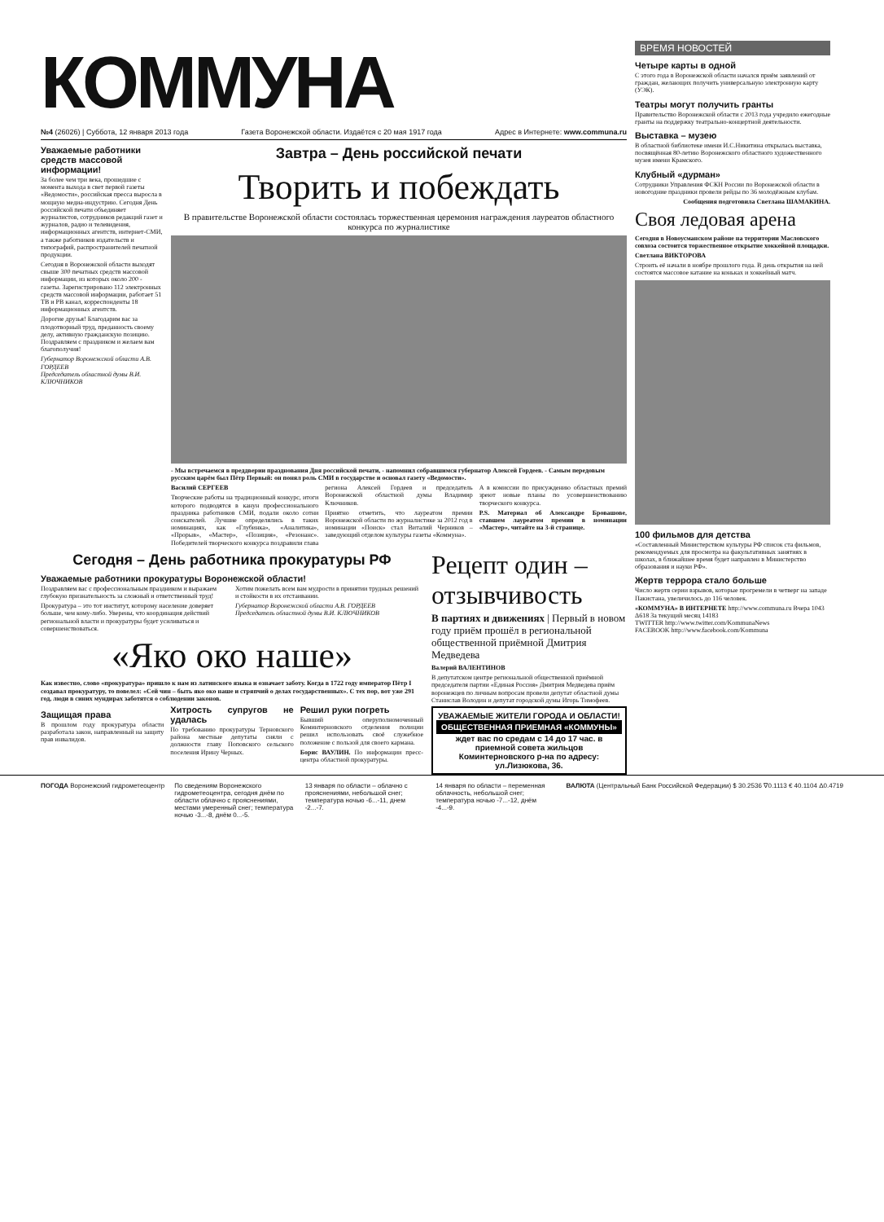КОММУНА
№4 (26026) | Суббота, 12 января 2013 года Газета Воронежской области. Издаётся с 20 мая 1917 года Адрес в Интернете: www.communa.ru
Уважаемые работники средств массовой информации!
За более чем три века, прошедшие с момента выхода в свет первой газеты «Ведомости», российская пресса выросла в мощную медиа-индустрию. Сегодня День российской печати объединяет журналистов, сотрудников редакций газет и журналов, радио и телевидения, информационных агентств, интернет-СМИ, а также работников издательств и типографий, распространителей печатной продукции.
Сегодня в Воронежской области выходят свыше 300 печатных средств массовой информации, из которых около 200 - газеты. Зарегистрировано 112 электронных средств массовой информации, работает 51 ТВ и РВ канал, корреспонденты 18 информационных агентств.
Дорогие друзья! Благодарим вас за плодотворный труд, преданность своему делу, активную гражданскую позицию. Поздравляем с праздником и желаем вам благополучия!
Губернатор Воронежской области А.В. ГОРДЕЕВ
Председатель областной думы В.И. КЛЮЧНИКОВ
Завтра – День российской печати
Творить и побеждать
В правительстве Воронежской области состоялась торжественная церемония награждения лауреатов областного конкурса по журналистике
- Мы встречаемся в преддверии празднования Дня российской печати, - напомнил собравшимся губернатор Алексей Гордеев. - Самым передовым русским царём был Пётр Первый: он понял роль СМИ в государстве и основал газету «Ведомости».
Василий СЕРГЕЕВ
Творческие работы на традиционный конкурс, итоги которого подводятся в канун профессионального праздника работников СМИ, подали около сотни соискателей. Лучшие определялись в таких номинациях, как «Глубинка», «Аналитика», «Прорыв», «Мастер», «Позиция», «Резонанс». Победителей творческого конкурса поздравили глава региона Алексей Гордеев и председатель Воронежской областной думы Владимир Ключников.
Приятно отметить, что лауреатом премии Воронежской области по журналистике за 2012 год в номинации «Поиск» стал Виталий Черников – заведующий отделом культуры газеты «Коммуна».
А в комиссии по присуждению областных премий зреют новые планы по усовершенствованию творческого конкурса.
P.S. Материал об Александре Бровашове, ставшем лауреатом премии в номинации «Мастер», читайте на 3-й странице.
Сегодня – День работника прокуратуры РФ
Уважаемые работники прокуратуры Воронежской области!
Поздравляем вас с профессиональным праздником и выражаем глубокую признательность за сложный и ответственный труд!
Прокуратура – это тот институт, которому население доверяет больше, чем кому-либо. Уверены, что координация действий региональной власти и прокуратуры будет усиливаться и совершенствоваться.
Хотим пожелать всем вам мудрости в принятии трудных решений и стойкости в их отстаивании.
Губернатор Воронежской области А.В. ГОРДЕЕВ
Председатель областной думы В.И. КЛЮЧНИКОВ
«Яко око наше»
Как известно, слово «прокуратура» пришло к нам из латинского языка и означает заботу. Когда в 1722 году император Пётр I создавал прокуратуру, то повелел: «Сей чин – быть яко око наше и стряпчий о делах государственных». С тех пор, вот уже 291 год, люди в синих мундирах заботятся о соблюдении законов.
Защищая права
В прошлом году прокуратура области разработала закон, направленный на защиту прав инвалидов.
Хитрость супругов не удалась
По требованию прокуратуры Терновского района местные депутаты сняли с должности главу Поповского сельского поселения Ирину Черных.
Решил руки погреть
Бывший оперуполномоченный Коминтерновского отделения полиции решил использовать своё служебное положение с пользой для своего кармана.
Борис ВАУЛИН. По информации пресс-центра областной прокуратуры.
Рецепт один – отзывчивость
В партиях и движениях | Первый в новом году приём прошёл в региональной общественной приёмной Дмитрия Медведева
Валерий ВАЛЕНТИНОВ
В депутатском центре региональной общественной приёмной председателя партии «Единая Россия» Дмитрия Медведева приём воронежцев по личным вопросам провели депутат областной думы Станислав Володин и депутат городской думы Игорь Тимофеев.
УВАЖАЕМЫЕ ЖИТЕЛИ ГОРОДА И ОБЛАСТИ!
ОБЩЕСТВЕННАЯ ПРИЕМНАЯ «КОММУНЫ»
ждет вас по средам с 14 до 17 час. в приемной совета жильцов Коминтерновского р-на по адресу: ул.Лизюкова, 36.
ВРЕМЯ НОВОСТЕЙ
Четыре карты в одной
С этого года в Воронежской области начался приём заявлений от граждан, желающих получить универсальную электронную карту (УЭК).
Театры могут получить гранты
Правительство Воронежской области с 2013 года учредило ежегодные гранты на поддержку театрально-концертной деятельности.
Выставка – музею
В областной библиотеке имени И.С.Никитина открылась выставка, посвящённая 80-летию Воронежского областного художественного музея имени Крамского.
Клубный «дурман»
Сотрудники Управления ФСКН России по Воронежской области в новогодние праздники провели рейды по 36 молодёжным клубам.
Сообщения подготовила Светлана ШАМАКИНА.
Своя ледовая арена
Сегодня в Новоусманском районе на территории Масловского совхоза состоится торжественное открытие хоккейной площадки.
Светлана ВИКТОРОВА
Строить её начали в ноябре прошлого года. В день открытия на ней состоятся массовое катание на коньках и хоккейный матч.
100 фильмов для детства
«Составленный Министерством культуры РФ список ста фильмов, рекомендуемых для просмотра на факультативных занятиях в школах, в ближайшее время будет направлен в Министерство образования и науки РФ».
Жертв террора стало больше
Число жертв серии взрывов, которые прогремели в четверг на западе Пакистана, увеличилось до 116 человек.
«КОММУНА» В ИНТЕРНЕТЕ http://www.communa.ru Вчера 1043 Δ618 За текущий месяц 14183
TWITTER http://www.twitter.com/KommunaNews
FACEBOOK http://www.facebook.com/Kommuna
ПОГОДА Воронежский гидрометеоцентр
По сведениям Воронежского гидрометеоцентра, сегодня днём по области облачно с прояснениями, местами умеренный снег; температура ночью -3...-8, днём 0...-5.
13 января по области – облачно с прояснениями, небольшой снег; температура ночью -6...-11, днем -2...-7.
14 января по области – переменная облачность, небольшой снег; температура ночью -7...-12, днём -4...-9.
ВАЛЮТА (Центральный Банк Российской Федерации) $ 30.2536 ∇0.1113 € 40.1104 Δ0.4719